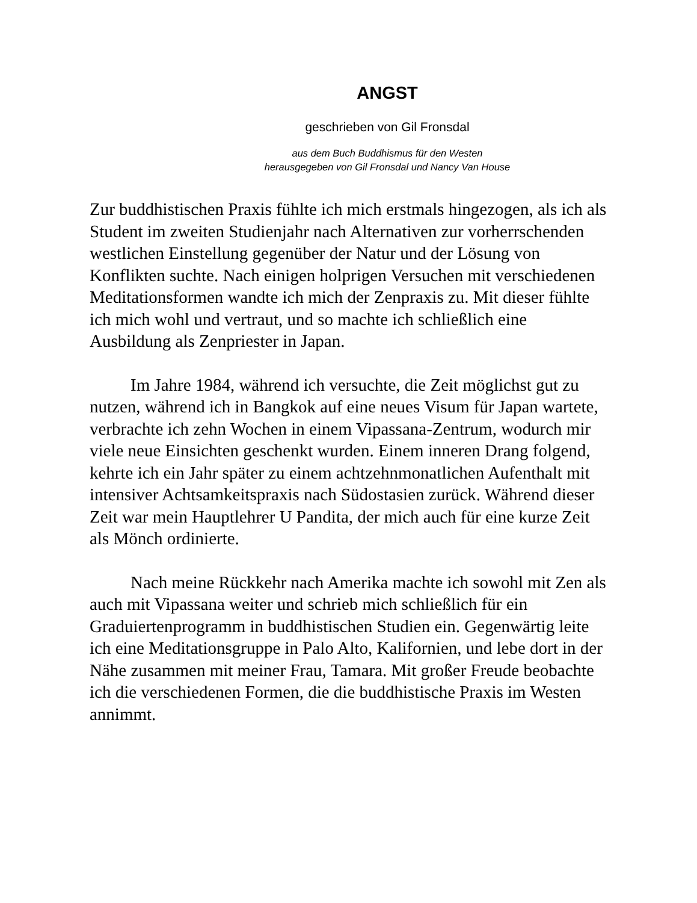ANGST
geschrieben von Gil Fronsdal
aus dem Buch Buddhismus für den Westen
herausgegeben von Gil Fronsdal und Nancy Van House
Zur buddhistischen Praxis fühlte ich mich erstmals hingezogen, als ich als Student im zweiten Studienjahr nach Alternativen zur vorherrschenden westlichen Einstellung gegenüber der Natur und der Lösung von Konflikten suchte. Nach einigen holprigen Versuchen mit verschiedenen Meditationsformen wandte ich mich der Zenpraxis zu. Mit dieser fühlte ich mich wohl und vertraut, und so machte ich schließlich eine Ausbildung als Zenpriester in Japan.
Im Jahre 1984, während ich versuchte, die Zeit möglichst gut zu nutzen, während ich in Bangkok auf eine neues Visum für Japan wartete, verbrachte ich zehn Wochen in einem Vipassana-Zentrum, wodurch mir viele neue Einsichten geschenkt wurden. Einem inneren Drang folgend, kehrte ich ein Jahr später zu einem achtzehnmonatlichen Aufenthalt mit intensiver Achtsamkeitspraxis nach Südostasien zurück. Während dieser Zeit war mein Hauptlehrer U Pandita, der mich auch für eine kurze Zeit als Mönch ordinierte.
Nach meine Rückkehr nach Amerika machte ich sowohl mit Zen als auch mit Vipassana weiter und schrieb mich schließlich für ein Graduiertenprogramm in buddhistischen Studien ein. Gegenwärtig leite ich eine Meditationsgruppe in Palo Alto, Kalifornien, und lebe dort in der Nähe zusammen mit meiner Frau, Tamara. Mit großer Freude beobachte ich die verschiedenen Formen, die die buddhistische Praxis im Westen annimmt.